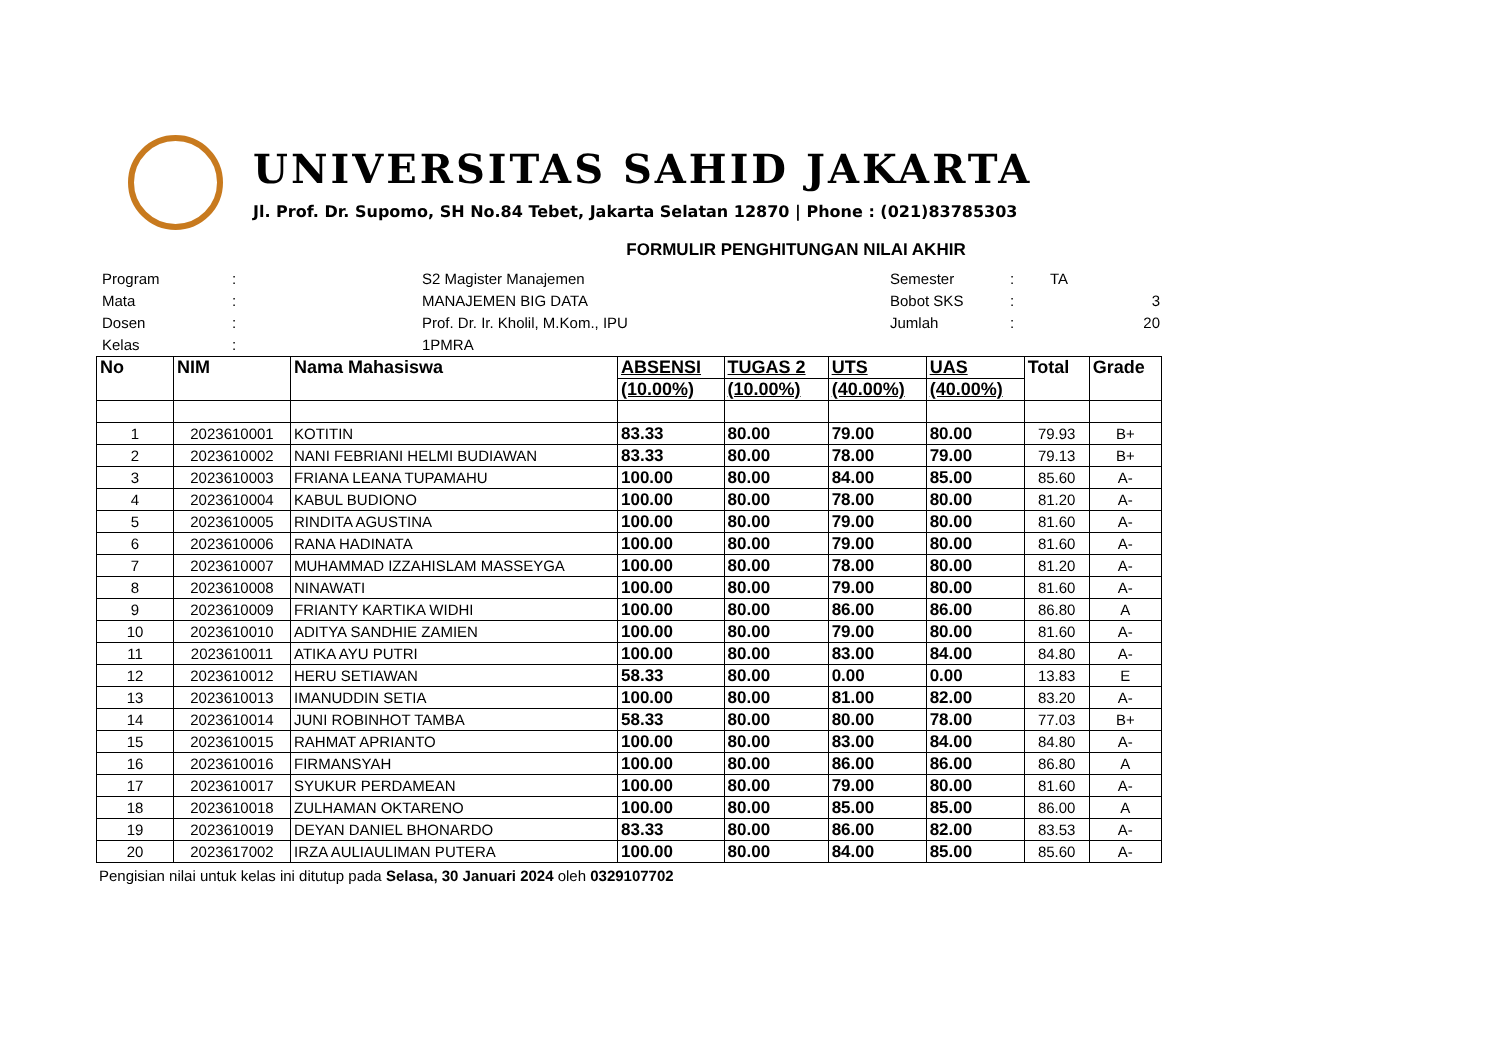UNIVERSITAS SAHID JAKARTA
Jl. Prof. Dr. Supomo, SH No.84 Tebet, Jakarta Selatan 12870 | Phone : (021)83785303
FORMULIR PENGHITUNGAN NILAI AKHIR
| Program | : | S2 Magister Manajemen |
| Mata | : | MANAJEMEN BIG DATA |
| Dosen | : | Prof. Dr. Ir. Kholil, M.Kom., IPU |
| Kelas | : | 1PMRA |
| Semester | : | TA |
| Bobot SKS | : | 3 |
| Jumlah | : | 20 |
| No | NIM | Nama Mahasiswa | ABSENSI | TUGAS 2 | UTS | UAS | Total | Grade |
| --- | --- | --- | --- | --- | --- | --- | --- | --- |
| | | | (10.00%) | (10.00%) | (40.00%) | (40.00%) | | |
| 1 | 2023610001 | KOTITIN | 83.33 | 80.00 | 79.00 | 80.00 | 79.93 | B+ |
| 2 | 2023610002 | NANI FEBRIANI HELMI BUDIAWAN | 83.33 | 80.00 | 78.00 | 79.00 | 79.13 | B+ |
| 3 | 2023610003 | FRIANA LEANA TUPAMAHU | 100.00 | 80.00 | 84.00 | 85.00 | 85.60 | A- |
| 4 | 2023610004 | KABUL BUDIONO | 100.00 | 80.00 | 78.00 | 80.00 | 81.20 | A- |
| 5 | 2023610005 | RINDITA AGUSTINA | 100.00 | 80.00 | 79.00 | 80.00 | 81.60 | A- |
| 6 | 2023610006 | RANA HADINATA | 100.00 | 80.00 | 79.00 | 80.00 | 81.60 | A- |
| 7 | 2023610007 | MUHAMMAD IZZAHISLAM MASSEYGA | 100.00 | 80.00 | 78.00 | 80.00 | 81.20 | A- |
| 8 | 2023610008 | NINAWATI | 100.00 | 80.00 | 79.00 | 80.00 | 81.60 | A- |
| 9 | 2023610009 | FRIANTY KARTIKA WIDHI | 100.00 | 80.00 | 86.00 | 86.00 | 86.80 | A |
| 10 | 2023610010 | ADITYA SANDHIE ZAMIEN | 100.00 | 80.00 | 79.00 | 80.00 | 81.60 | A- |
| 11 | 2023610011 | ATIKA AYU PUTRI | 100.00 | 80.00 | 83.00 | 84.00 | 84.80 | A- |
| 12 | 2023610012 | HERU SETIAWAN | 58.33 | 80.00 | 0.00 | 0.00 | 13.83 | E |
| 13 | 2023610013 | IMANUDDIN SETIA | 100.00 | 80.00 | 81.00 | 82.00 | 83.20 | A- |
| 14 | 2023610014 | JUNI ROBINHOT TAMBA | 58.33 | 80.00 | 80.00 | 78.00 | 77.03 | B+ |
| 15 | 2023610015 | RAHMAT APRIANTO | 100.00 | 80.00 | 83.00 | 84.00 | 84.80 | A- |
| 16 | 2023610016 | FIRMANSYAH | 100.00 | 80.00 | 86.00 | 86.00 | 86.80 | A |
| 17 | 2023610017 | SYUKUR PERDAMEAN | 100.00 | 80.00 | 79.00 | 80.00 | 81.60 | A- |
| 18 | 2023610018 | ZULHAMAN OKTARENO | 100.00 | 80.00 | 85.00 | 85.00 | 86.00 | A |
| 19 | 2023610019 | DEYAN DANIEL BHONARDO | 83.33 | 80.00 | 86.00 | 82.00 | 83.53 | A- |
| 20 | 2023617002 | IRZA AULIAULIMAN PUTERA | 100.00 | 80.00 | 84.00 | 85.00 | 85.60 | A- |
Pengisian nilai untuk kelas ini ditutup pada Selasa, 30 Januari 2024 oleh 0329107702